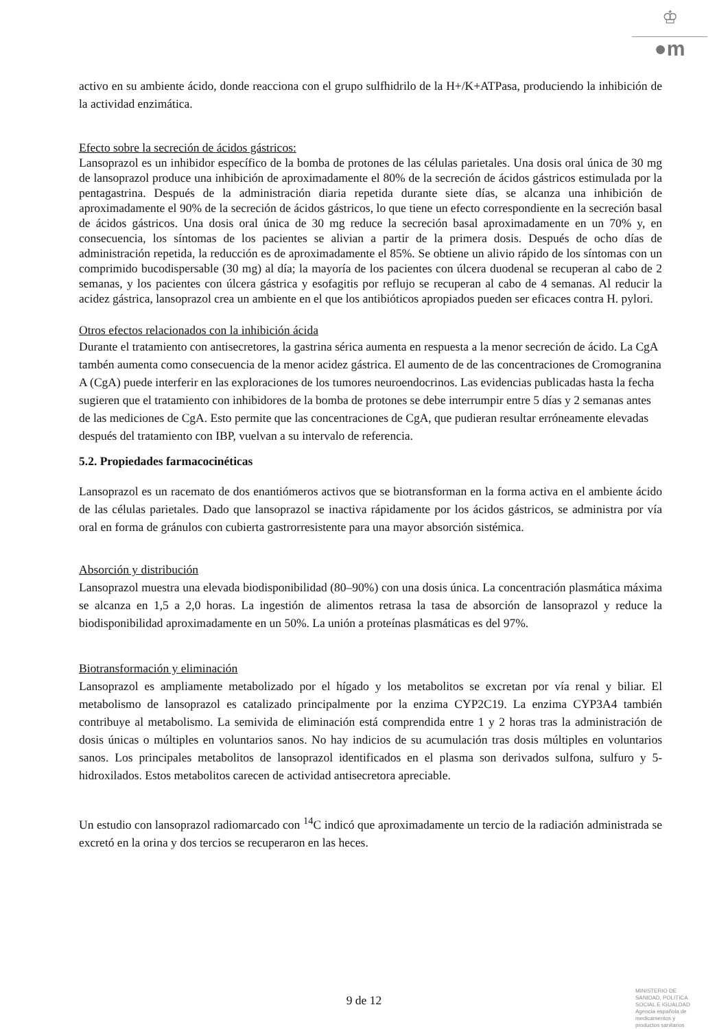♔
●m
activo en su ambiente ácido, donde reacciona con el grupo sulfhidrilo de la H+/K+ATPasa, produciendo la inhibición de la actividad enzimática.
Efecto sobre la secreción de ácidos gástricos:
Lansoprazol es un inhibidor específico de la bomba de protones de las células parietales. Una dosis oral única de 30 mg de lansoprazol produce una inhibición de aproximadamente el 80% de la secreción de ácidos gástricos estimulada por la pentagastrina. Después de la administración diaria repetida durante siete días, se alcanza una inhibición de aproximadamente el 90% de la secreción de ácidos gástricos, lo que tiene un efecto correspondiente en la secreción basal de ácidos gástricos. Una dosis oral única de 30 mg reduce la secreción basal aproximadamente en un 70% y, en consecuencia, los síntomas de los pacientes se alivian a partir de la primera dosis. Después de ocho días de administración repetida, la reducción es de aproximadamente el 85%. Se obtiene un alivio rápido de los síntomas con un comprimido bucodispersable (30 mg) al día; la mayoría de los pacientes con úlcera duodenal se recuperan al cabo de 2 semanas, y los pacientes con úlcera gástrica y esofagitis por reflujo se recuperan al cabo de 4 semanas. Al reducir la acidez gástrica, lansoprazol crea un ambiente en el que los antibióticos apropiados pueden ser eficaces contra H. pylori.
Otros efectos relacionados con la inhibición ácida
Durante el tratamiento con antisecretores, la gastrina sérica aumenta en respuesta a la menor secreción de ácido. La CgA tambén aumenta como consecuencia de la menor acidez gástrica. El aumento de de las concentraciones de Cromogranina A (CgA) puede interferir en las exploraciones de los tumores neuroendocrinos. Las evidencias publicadas hasta la fecha sugieren que el tratamiento con inhibidores de la bomba de protones se debe interrumpir entre 5 días y 2 semanas antes de las mediciones de CgA. Esto permite que las concentraciones de CgA, que pudieran resultar erróneamente elevadas después del tratamiento con IBP, vuelvan a su intervalo de referencia.
5.2. Propiedades farmacocinéticas
Lansoprazol es un racemato de dos enantiómeros activos que se biotransforman en la forma activa en el ambiente ácido de las células parietales. Dado que lansoprazol se inactiva rápidamente por los ácidos gástricos, se administra por vía oral en forma de gránulos con cubierta gastrorresistente para una mayor absorción sistémica.
Absorción y distribución
Lansoprazol muestra una elevada biodisponibilidad (80–90%) con una dosis única. La concentración plasmática máxima se alcanza en 1,5 a 2,0 horas. La ingestión de alimentos retrasa la tasa de absorción de lansoprazol y reduce la biodisponibilidad aproximadamente en un 50%. La unión a proteínas plasmáticas es del 97%.
Biotransformación y eliminación
Lansoprazol es ampliamente metabolizado por el hígado y los metabolitos se excretan por vía renal y biliar. El metabolismo de lansoprazol es catalizado principalmente por la enzima CYP2C19. La enzima CYP3A4 también contribuye al metabolismo. La semivida de eliminación está comprendida entre 1 y 2 horas tras la administración de dosis únicas o múltiples en voluntarios sanos. No hay indicios de su acumulación tras dosis múltiples en voluntarios sanos. Los principales metabolitos de lansoprazol identificados en el plasma son derivados sulfona, sulfuro y 5-hidroxilados. Estos metabolitos carecen de actividad antisecretora apreciable.
Un estudio con lansoprazol radiomarcado con <sup>14</sup>C indicó que aproximadamente un tercio de la radiación administrada se excretó en la orina y dos tercios se recuperaron en las heces.
9 de 12
MINISTERIO DE
SANIDAD, POLITICA
SOCIAL E IGUALDAD
Agencia española de
medicamentos y
productos sanitarios